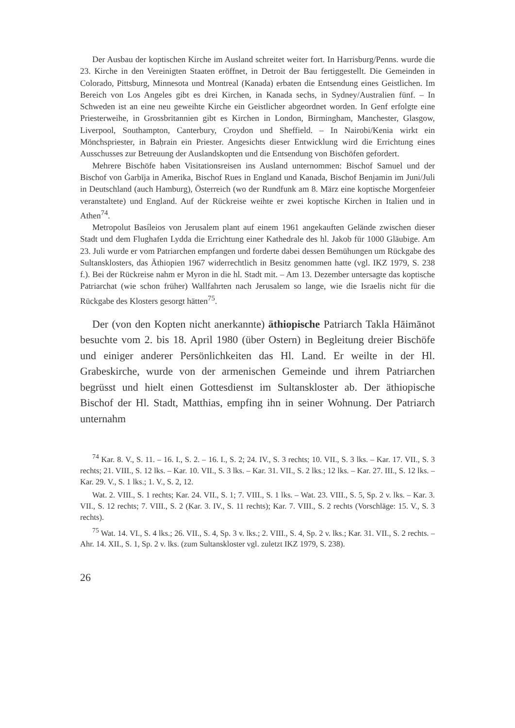Der Ausbau der koptischen Kirche im Ausland schreitet weiter fort. In Harrisburg/Penns. wurde die 23. Kirche in den Vereinigten Staaten eröffnet, in Detroit der Bau fertiggestellt. Die Gemeinden in Colorado, Pittsburg, Minnesota und Montreal (Kanada) erbaten die Entsendung eines Geistlichen. Im Bereich von Los Angeles gibt es drei Kirchen, in Kanada sechs, in Sydney/Australien fünf. – In Schweden ist an eine neu geweihte Kirche ein Geistlicher abgeordnet worden. In Genf erfolgte eine Priesterweihe, in Grossbritannien gibt es Kirchen in London, Birmingham, Manchester, Glasgow, Liverpool, Southampton, Canterbury, Croydon und Sheffield. – In Nairobi/Kenia wirkt ein Mönchspriester, in Baḥrain ein Priester. Angesichts dieser Entwicklung wird die Errichtung eines Ausschusses zur Betreuung der Auslandskopten und die Entsendung von Bischöfen gefordert.
Mehrere Bischöfe haben Visitationsreisen ins Ausland unternommen: Bischof Samuel und der Bischof von Ġarbīja in Amerika, Bischof Rues in England und Kanada, Bischof Benjamin im Juni/Juli in Deutschland (auch Hamburg), Österreich (wo der Rundfunk am 8. März eine koptische Morgenfeier veranstaltete) und England. Auf der Rückreise weihte er zwei koptische Kirchen in Italien und in Athen<sup>74</sup>.
Metropolut Basíleios von Jerusalem plant auf einem 1961 angekauften Gelände zwischen dieser Stadt und dem Flughafen Lydda die Errichtung einer Kathedrale des hl. Jakob für 1000 Gläubige. Am 23. Juli wurde er vom Patriarchen empfangen und forderte dabei dessen Bemühungen um Rückgabe des Sultansklosters, das Äthiopien 1967 widerrechtlich in Besitz genommen hatte (vgl. IKZ 1979, S. 238 f.). Bei der Rückreise nahm er Myron in die hl. Stadt mit. – Am 13. Dezember untersagte das koptische Patriarchat (wie schon früher) Wallfahrten nach Jerusalem so lange, wie die Israelis nicht für die Rückgabe des Klosters gesorgt hätten<sup>75</sup>.
Der (von den Kopten nicht anerkannte) äthiopische Patriarch Takla Hāimānot besuchte vom 2. bis 18. April 1980 (über Ostern) in Begleitung dreier Bischöfe und einiger anderer Persönlichkeiten das Hl. Land. Er weilte in der Hl. Grabeskirche, wurde von der armenischen Gemeinde und ihrem Patriarchen begrüsst und hielt einen Gottesdienst im Sultanskloster ab. Der äthiopische Bischof der Hl. Stadt, Matthias, empfing ihn in seiner Wohnung. Der Patriarch unternahm
<sup>74</sup> Kar. 8. V., S. 11. – 16. I., S. 2. – 16. I., S. 2; 24. IV., S. 3 rechts; 10. VII., S. 3 lks. – Kar. 17. VII., S. 3 rechts; 21. VIII., S. 12 lks. – Kar. 10. VII., S. 3 lks. – Kar. 31. VII., S. 2 lks.; 12 lks. – Kar. 27. III., S. 12 lks. – Kar. 29. V., S. 1 lks.; 1. V., S. 2, 12.
Wat. 2. VIII., S. 1 rechts; Kar. 24. VII., S. 1; 7. VIII., S. 1 lks. – Wat. 23. VIII., S. 5, Sp. 2 v. lks. – Kar. 3. VII., S. 12 rechts; 7. VIII., S. 2 (Kar. 3. IV., S. 11 rechts); Kar. 7. VIII., S. 2 rechts (Vorschläge: 15. V., S. 3 rechts).
<sup>75</sup> Wat. 14. VI., S. 4 lks.; 26. VII., S. 4, Sp. 3 v. lks.; 2. VIII., S. 4, Sp. 2 v. lks.; Kar. 31. VII., S. 2 rechts. – Ahr. 14. XII., S. 1, Sp. 2 v. lks. (zum Sultanskloster vgl. zuletzt IKZ 1979, S. 238).
26